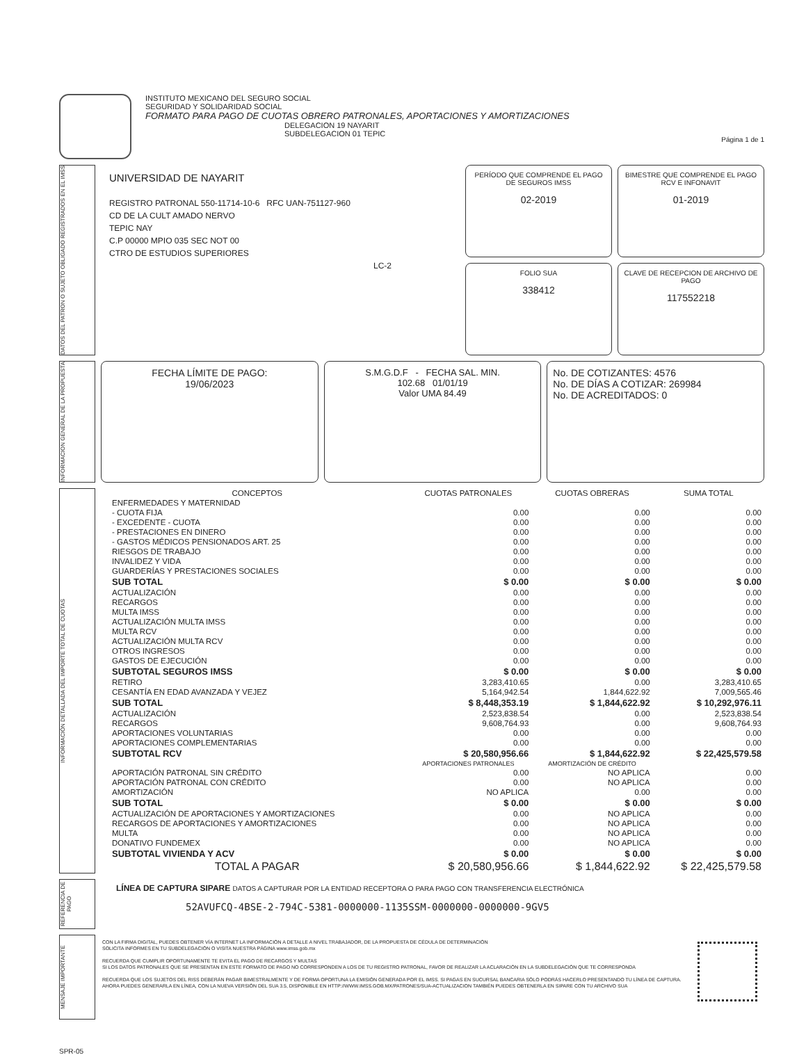INSTITUTO MEXICANO DEL SEGURO SOCIAL
SEGURIDAD Y SOLIDARIDAD SOCIAL
FORMATO PARA PAGO DE CUOTAS OBRERO PATRONALES, APORTACIONES Y AMORTIZACIONES
DELEGACION 19 NAYARIT
SUBDELEGACION 01 TEPIC
Página 1 de 1
DATOS DEL PATRON O SUJETO OBLIGADO REGISTRADOS EN EL IMSS
UNIVERSIDAD DE NAYARIT
REGISTRO PATRONAL 550-11714-10-6 RFC UAN-751127-960
CD DE LA CULT AMADO NERVO
TEPIC NAY
C.P 00000 MPIO 035 SEC NOT 00
CTRO DE ESTUDIOS SUPERIORES
LC-2
PERÍODO QUE COMPRENDE EL PAGO DE SEGUROS IMSS
02-2019
BIMESTRE QUE COMPRENDE EL PAGO RCV E INFONAVIT
01-2019
FOLIO SUA
338412
CLAVE DE RECEPCION DE ARCHIVO DE PAGO
117552218
INFORMACION GENERAL DE LA PROPUESTA
FECHA LÍMITE DE PAGO:
19/06/2023
S.M.G.D.F - FECHA SAL. MIN.
102.68 01/01/19
Valor UMA 84.49
No. DE COTIZANTES: 4576
No. DE DÍAS A COTIZAR: 269984
No. DE ACREDITADOS: 0
INFORMACIÓN DETALLADA DEL IMPORTE TOTAL DE CUOTAS
| CONCEPTOS | CUOTAS PATRONALES | CUOTAS OBRERAS | SUMA TOTAL |
| --- | --- | --- | --- |
| ENFERMEDADES Y MATERNIDAD | | | |
| - CUOTA FIJA | 0.00 | 0.00 | 0.00 |
| - EXCEDENTE - CUOTA | 0.00 | 0.00 | 0.00 |
| - PRESTACIONES EN DINERO | 0.00 | 0.00 | 0.00 |
| - GASTOS MÉDICOS PENSIONADOS ART. 25 | 0.00 | 0.00 | 0.00 |
| RIESGOS DE TRABAJO | 0.00 | 0.00 | 0.00 |
| INVALIDEZ Y VIDA | 0.00 | 0.00 | 0.00 |
| GUARDERÍAS Y PRESTACIONES SOCIALES | 0.00 | 0.00 | 0.00 |
| SUB TOTAL | $ 0.00 | $ 0.00 | $ 0.00 |
| ACTUALIZACIÓN | 0.00 | 0.00 | 0.00 |
| RECARGOS | 0.00 | 0.00 | 0.00 |
| MULTA IMSS | 0.00 | 0.00 | 0.00 |
| ACTUALIZACIÓN MULTA IMSS | 0.00 | 0.00 | 0.00 |
| MULTA RCV | 0.00 | 0.00 | 0.00 |
| ACTUALIZACIÓN MULTA RCV | 0.00 | 0.00 | 0.00 |
| OTROS INGRESOS | 0.00 | 0.00 | 0.00 |
| GASTOS DE EJECUCIÓN | 0.00 | 0.00 | 0.00 |
| SUBTOTAL SEGUROS IMSS | $ 0.00 | $ 0.00 | $ 0.00 |
| RETIRO | 3,283,410.65 | 0.00 | 3,283,410.65 |
| CESANTÍA EN EDAD AVANZADA Y VEJEZ | 5,164,942.54 | 1,844,622.92 | 7,009,565.46 |
| SUB TOTAL | $ 8,448,353.19 | $ 1,844,622.92 | $ 10,292,976.11 |
| ACTUALIZACIÓN | 2,523,838.54 | 0.00 | 2,523,838.54 |
| RECARGOS | 9,608,764.93 | 0.00 | 9,608,764.93 |
| APORTACIONES VOLUNTARIAS | 0.00 | 0.00 | 0.00 |
| APORTACIONES COMPLEMENTARIAS | 0.00 | 0.00 | 0.00 |
| SUBTOTAL RCV | $ 20,580,956.66 | $ 1,844,622.92 | $ 22,425,579.58 |
| | APORTACIONES PATRONALES | AMORTIZACIÓN DE CRÉDITO | |
| APORTACIÓN PATRONAL SIN CRÉDITO | 0.00 | NO APLICA | 0.00 |
| APORTACIÓN PATRONAL CON CRÉDITO | 0.00 | NO APLICA | 0.00 |
| AMORTIZACIÓN | NO APLICA | 0.00 | 0.00 |
| SUB TOTAL | $ 0.00 | $ 0.00 | $ 0.00 |
| ACTUALIZACIÓN DE APORTACIONES Y AMORTIZACIONES | 0.00 | NO APLICA | 0.00 |
| RECARGOS DE APORTACIONES Y AMORTIZACIONES | 0.00 | NO APLICA | 0.00 |
| MULTA | 0.00 | NO APLICA | 0.00 |
| DONATIVO FUNDEMEX | 0.00 | NO APLICA | 0.00 |
| SUBTOTAL VIVIENDA Y ACV | $ 0.00 | $ 0.00 | $ 0.00 |
| TOTAL A PAGAR | $ 20,580,956.66 | $ 1,844,622.92 | $ 22,425,579.58 |
REFERENCIA DE PAGO
LÍNEA DE CAPTURA SIPARE DATOS A CAPTURAR POR LA ENTIDAD RECEPTORA O PARA PAGO CON TRANSFERENCIA ELECTRÓNICA
52AVUFCQ-4BSE-2-794C-5381-0000000-1135SSM-0000000-0000000-9GV5
MENSAJE IMPORTANTE
CON LA FIRMA DIGITAL, PUEDES OBTENER VÍA INTERNET LA INFORMACIÓN A DETALLE A NIVEL TRABAJADOR, DE LA PROPUESTA DE CÉDULA DE DETERMINACIÓN
SOLICITA INFORMES EN TU SUBDELEGACIÓN O VISITA NUESTRA PÁGINA www.imss.gob.mx
RECUERDA QUE CUMPLIR OPORTUNAMENTE TE EVITA EL PAGO DE RECARGOS Y MULTAS
SI LOS DATOS PATRONALES QUE SE PRESENTAN EN ESTE FORMATO DE PAGO NO CORRESPONDEN A LOS DE TU REGISTRO PATRONAL, FAVOR DE REALIZAR LA ACLARACIÓN EN LA SUBDELEGACIÓN QUE TE CORRESPONDA
RECUERDA QUE LOS SUJETOS DEL RISS DEBERÁN PAGAR BIMESTRALMENTE Y DE FORMA OPORTUNA LA EMISIÓN GENERADA POR EL IMSS. SI PAGAS EN SUCURSAL BANCARIA SÓLO PODRÁS HACERLO PRESENTANDO TU LÍNEA DE CAPTURA. AHORA PUEDES GENERARLA EN LÍNEA, CON LA NUEVA VERSIÓN DEL SUA 3.5, DISPONIBLE EN HTTP://WWW.IMSS.GOB.MX/PATRONES/SUA-ACTUALIZACION TAMBIÉN PUEDES OBTENERLA EN SIPARE CON TU ARCHIVO SUA
SPR-05